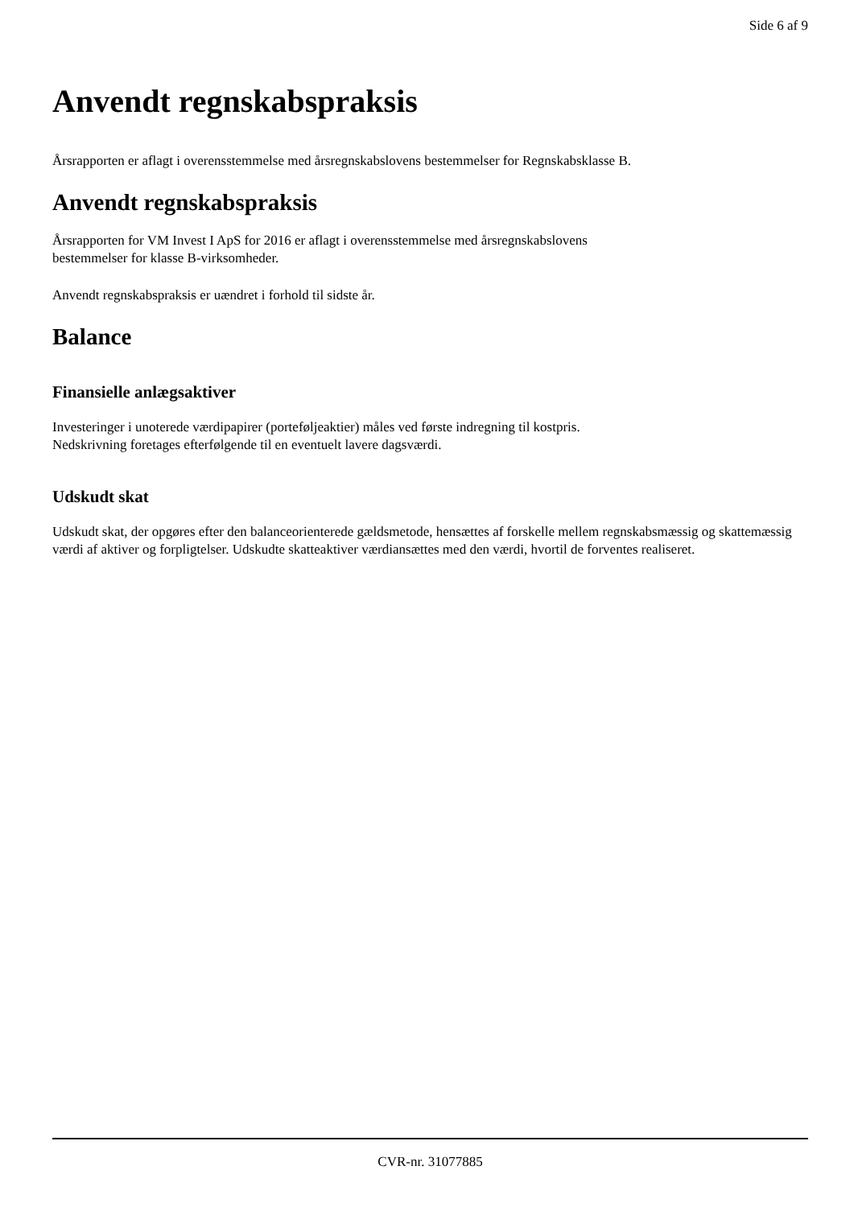Side 6 af 9
Anvendt regnskabspraksis
Årsrapporten er aflagt i overensstemmelse med årsregnskabslovens bestemmelser for Regnskabsklasse B.
Anvendt regnskabspraksis
Årsrapporten for VM Invest I ApS for 2016 er aflagt i overensstemmelse med årsregnskabslovens
bestemmelser for klasse B-virksomheder.
Anvendt regnskabspraksis er uændret i forhold til sidste år.
Balance
Finansielle anlægsaktiver
Investeringer i unoterede værdipapirer (porteføljeaktier) måles ved første indregning til kostpris.
Nedskrivning foretages efterfølgende til en eventuelt lavere dagsværdi.
Udskudt skat
Udskudt skat, der opgøres efter den balanceorienterede gældsmetode, hensættes af forskelle mellem regnskabsmæssig og skattemæssig værdi af aktiver og forpligtelser. Udskudte skatteaktiver værdiansættes med den værdi, hvortil de forventes realiseret.
CVR-nr. 31077885